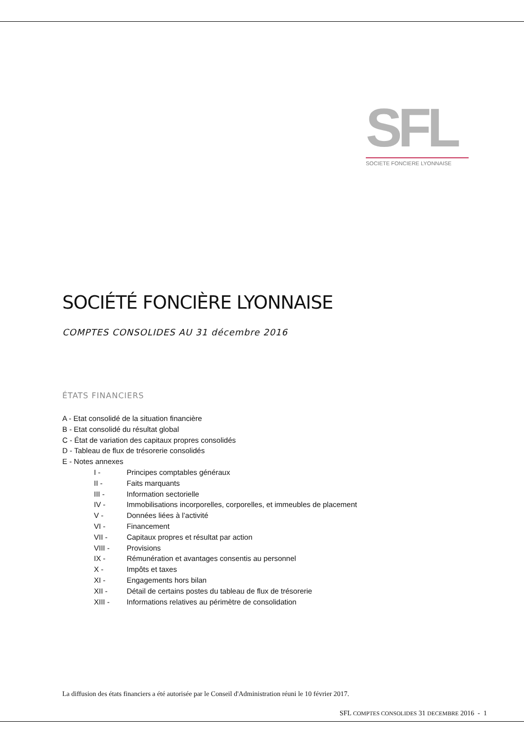SFL
SOCIETE FONCIERE LYONNAISE
SOCIÉTÉ FONCIÈRE LYONNAISE
COMPTES CONSOLIDES AU 31 décembre 2016
ÉTATS FINANCIERS
A - Etat consolidé de la situation financière
B - Etat consolidé du résultat global
C - État de variation des capitaux propres consolidés
D - Tableau de flux de trésorerie consolidés
E - Notes annexes
I - Principes comptables généraux
II - Faits marquants
III - Information sectorielle
IV - Immobilisations incorporelles, corporelles, et immeubles de placement
V - Données liées à l’activité
VI - Financement
VII - Capitaux propres et résultat par action
VIII - Provisions
IX - Rémunération et avantages consentis au personnel
X - Impôts et taxes
XI - Engagements hors bilan
XII - Détail de certains postes du tableau de flux de trésorerie
XIII - Informations relatives au périmètre de consolidation
La diffusion des états financiers a été autorisée par le Conseil d'Administration réuni le 10 février 2017.
SFL COMPTES CONSOLIDES 31 DECEMBRE 2016 - 1